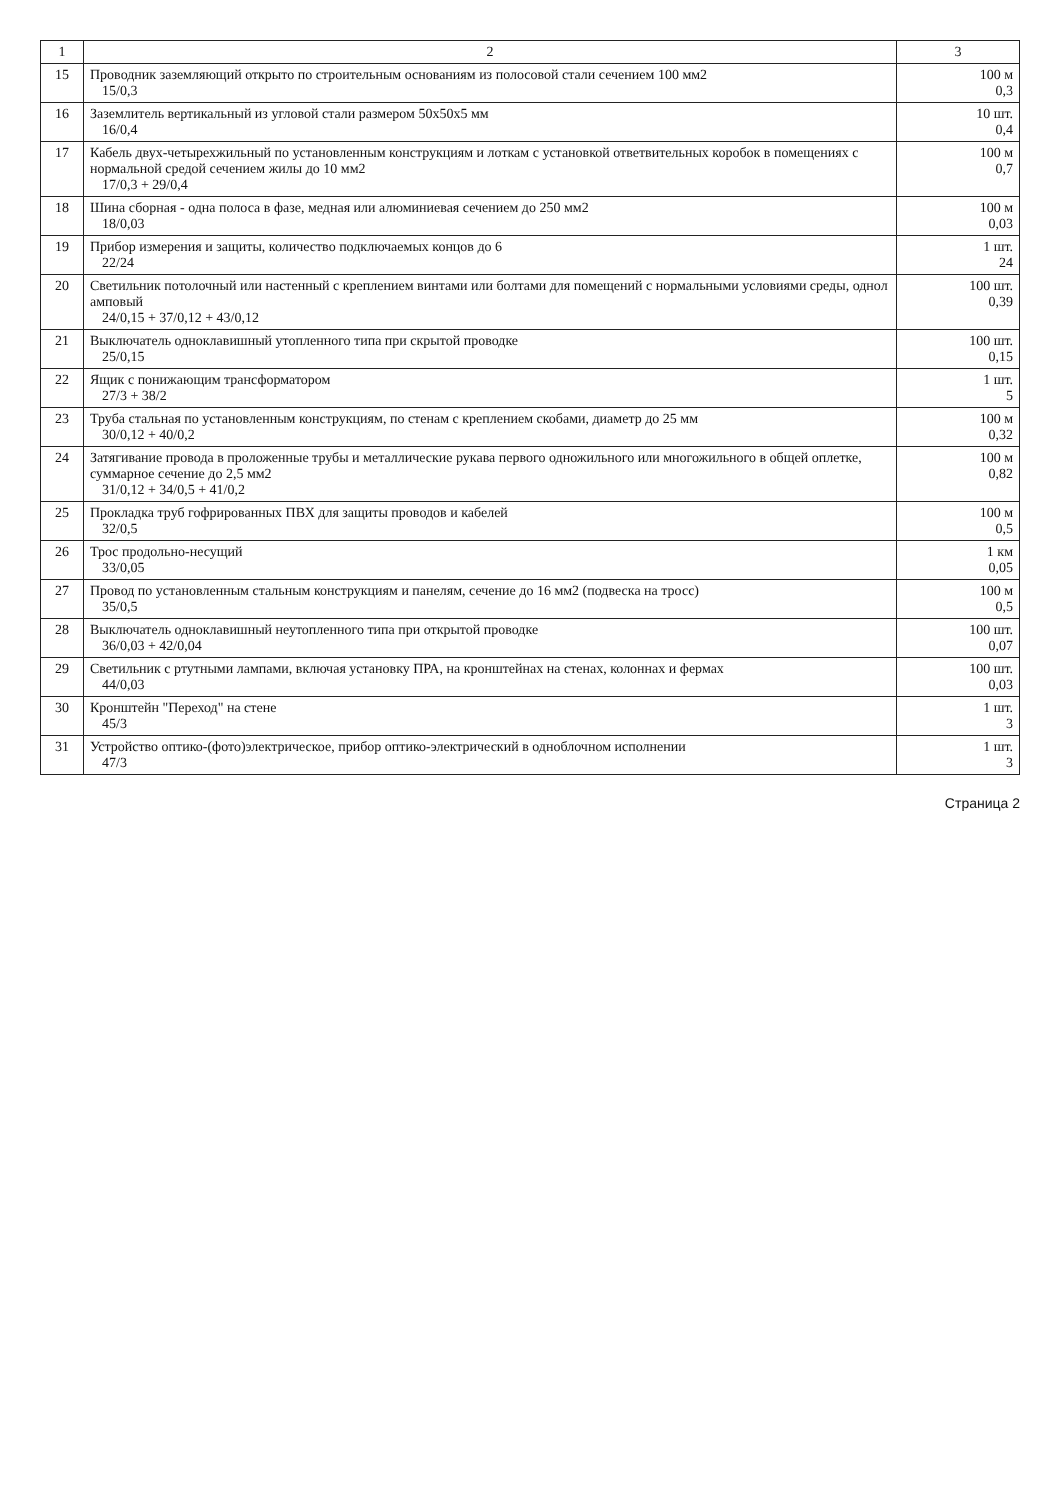| 1 | 2 | 3 |
| --- | --- | --- |
| 15 | Проводник заземляющий открыто по строительным основаниям из полосовой стали сечением 100 мм2 15/0,3 | 100 м 0,3 |
| 16 | Заземлитель вертикальный из угловой стали размером 50х50х5 мм 16/0,4 | 10 шт. 0,4 |
| 17 | Кабель двух-четырехжильный по установленным конструкциям и лоткам с установкой ответвительных коробок в помещениях с нормальной средой сечением жилы до 10 мм2 17/0,3 + 29/0,4 | 100 м 0,7 |
| 18 | Шина сборная - одна полоса в фазе, медная или алюминиевая сечением до 250 мм2 18/0,03 | 100 м 0,03 |
| 19 | Прибор измерения и защиты, количество подключаемых концов до 6 22/24 | 1 шт. 24 |
| 20 | Светильник потолочный или настенный с креплением винтами или болтами для помещений с нормальными условиями среды, однол​амповый 24/0,15 + 37/0,12 + 43/0,12 | 100 шт. 0,39 |
| 21 | Выключатель одноклавишный утопленного типа при скрытой проводке 25/0,15 | 100 шт. 0,15 |
| 22 | Ящик с понижающим трансформатором 27/3 + 38/2 | 1 шт. 5 |
| 23 | Труба стальная по установленным конструкциям, по стенам с креплением скобами, диаметр до 25 мм 30/0,12 + 40/0,2 | 100 м 0,32 |
| 24 | Затягивание провода в проложенные трубы и металлические рукава первого одножильного или многожильного в общей оплетке, суммарное сечение до 2,5 мм2 31/0,12 + 34/0,5 + 41/0,2 | 100 м 0,82 |
| 25 | Прокладка труб гофрированных ПВХ для защиты проводов и кабелей 32/0,5 | 100 м 0,5 |
| 26 | Трос продольно-несущий 33/0,05 | 1 км 0,05 |
| 27 | Провод по установленным стальным конструкциям и панелям, сечение до 16 мм2 (подвеска на тросс) 35/0,5 | 100 м 0,5 |
| 28 | Выключатель одноклавишный неутопленного типа при открытой проводке 36/0,03 + 42/0,04 | 100 шт. 0,07 |
| 29 | Светильник с ртутными лампами, включая установку ПРА, на кронштейнах на стенах, колоннах и фермах 44/0,03 | 100 шт. 0,03 |
| 30 | Кронштейн "Переход" на стене 45/3 | 1 шт. 3 |
| 31 | Устройство оптико-(фото)электрическое, прибор оптико-электрический в одноблочном исполнении 47/3 | 1 шт. 3 |
Страница 2